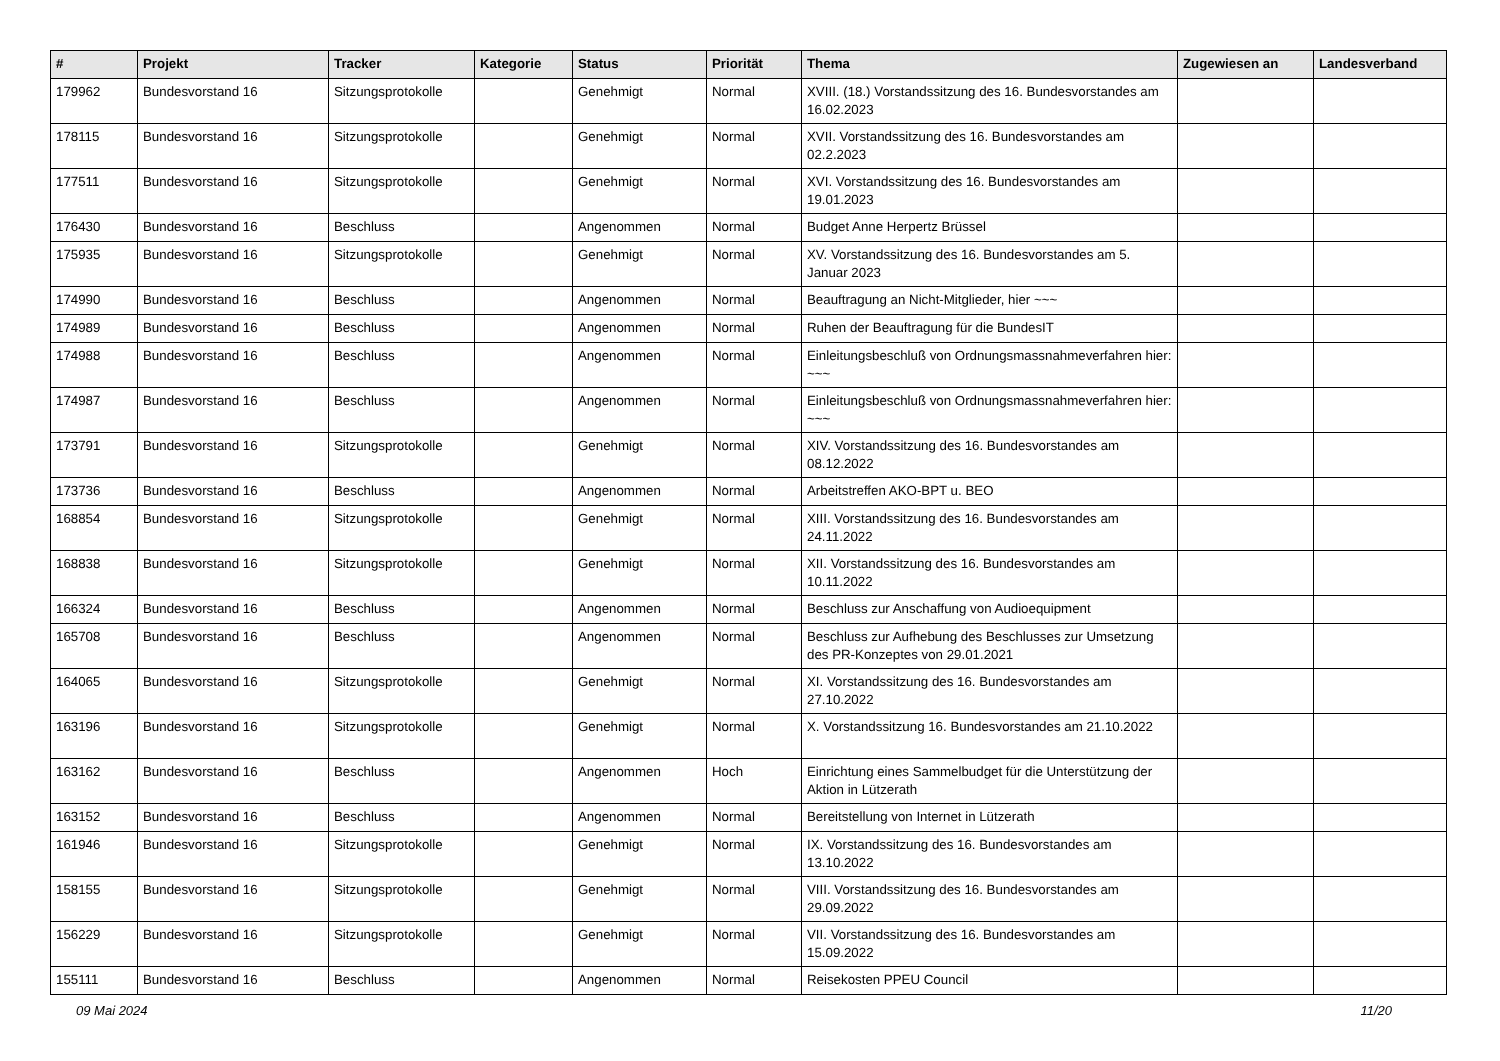| # | Projekt | Tracker | Kategorie | Status | Priorität | Thema | Zugewiesen an | Landesverband |
| --- | --- | --- | --- | --- | --- | --- | --- | --- |
| 179962 | Bundesvorstand 16 | Sitzungsprotokolle | | Genehmigt | Normal | XVIII. (18.) Vorstandssitzung des 16. Bundesvorstandes am 16.02.2023 | | |
| 178115 | Bundesvorstand 16 | Sitzungsprotokolle | | Genehmigt | Normal | XVII. Vorstandssitzung des 16. Bundesvorstandes am 02.2.2023 | | |
| 177511 | Bundesvorstand 16 | Sitzungsprotokolle | | Genehmigt | Normal | XVI. Vorstandssitzung des 16. Bundesvorstandes am 19.01.2023 | | |
| 176430 | Bundesvorstand 16 | Beschluss | | Angenommen | Normal | Budget Anne Herpertz Brüssel | | |
| 175935 | Bundesvorstand 16 | Sitzungsprotokolle | | Genehmigt | Normal | XV. Vorstandssitzung des 16. Bundesvorstandes am 5. Januar 2023 | | |
| 174990 | Bundesvorstand 16 | Beschluss | | Angenommen | Normal | Beauftragung an Nicht-Mitglieder, hier ~~~ | | |
| 174989 | Bundesvorstand 16 | Beschluss | | Angenommen | Normal | Ruhen der Beauftragung für die BundesIT | | |
| 174988 | Bundesvorstand 16 | Beschluss | | Angenommen | Normal | Einleitungsbeschluß von Ordnungsmassnahmeverfahren hier: ~~~ | | |
| 174987 | Bundesvorstand 16 | Beschluss | | Angenommen | Normal | Einleitungsbeschluß von Ordnungsmassnahmeverfahren hier: ~~~ | | |
| 173791 | Bundesvorstand 16 | Sitzungsprotokolle | | Genehmigt | Normal | XIV. Vorstandssitzung des 16. Bundesvorstandes am 08.12.2022 | | |
| 173736 | Bundesvorstand 16 | Beschluss | | Angenommen | Normal | Arbeitstreffen AKO-BPT u. BEO | | |
| 168854 | Bundesvorstand 16 | Sitzungsprotokolle | | Genehmigt | Normal | XIII. Vorstandssitzung des 16. Bundesvorstandes am 24.11.2022 | | |
| 168838 | Bundesvorstand 16 | Sitzungsprotokolle | | Genehmigt | Normal | XII. Vorstandssitzung des 16. Bundesvorstandes am 10.11.2022 | | |
| 166324 | Bundesvorstand 16 | Beschluss | | Angenommen | Normal | Beschluss zur Anschaffung von Audioequipment | | |
| 165708 | Bundesvorstand 16 | Beschluss | | Angenommen | Normal | Beschluss zur Aufhebung des Beschlusses zur Umsetzung des PR-Konzeptes von 29.01.2021 | | |
| 164065 | Bundesvorstand 16 | Sitzungsprotokolle | | Genehmigt | Normal | XI. Vorstandssitzung des 16. Bundesvorstandes am 27.10.2022 | | |
| 163196 | Bundesvorstand 16 | Sitzungsprotokolle | | Genehmigt | Normal | X. Vorstandssitzung 16. Bundesvorstandes am 21.10.2022 | | |
| 163162 | Bundesvorstand 16 | Beschluss | | Angenommen | Hoch | Einrichtung eines Sammelbudget für die Unterstützung der Aktion in Lützerath | | |
| 163152 | Bundesvorstand 16 | Beschluss | | Angenommen | Normal | Bereitstellung von Internet in Lützerath | | |
| 161946 | Bundesvorstand 16 | Sitzungsprotokolle | | Genehmigt | Normal | IX. Vorstandssitzung des 16. Bundesvorstandes am 13.10.2022 | | |
| 158155 | Bundesvorstand 16 | Sitzungsprotokolle | | Genehmigt | Normal | VIII. Vorstandssitzung des 16. Bundesvorstandes am 29.09.2022 | | |
| 156229 | Bundesvorstand 16 | Sitzungsprotokolle | | Genehmigt | Normal | VII. Vorstandssitzung des 16. Bundesvorstandes am 15.09.2022 | | |
| 155111 | Bundesvorstand 16 | Beschluss | | Angenommen | Normal | Reisekosten PPEU Council | | |
09 Mai 2024 11/20